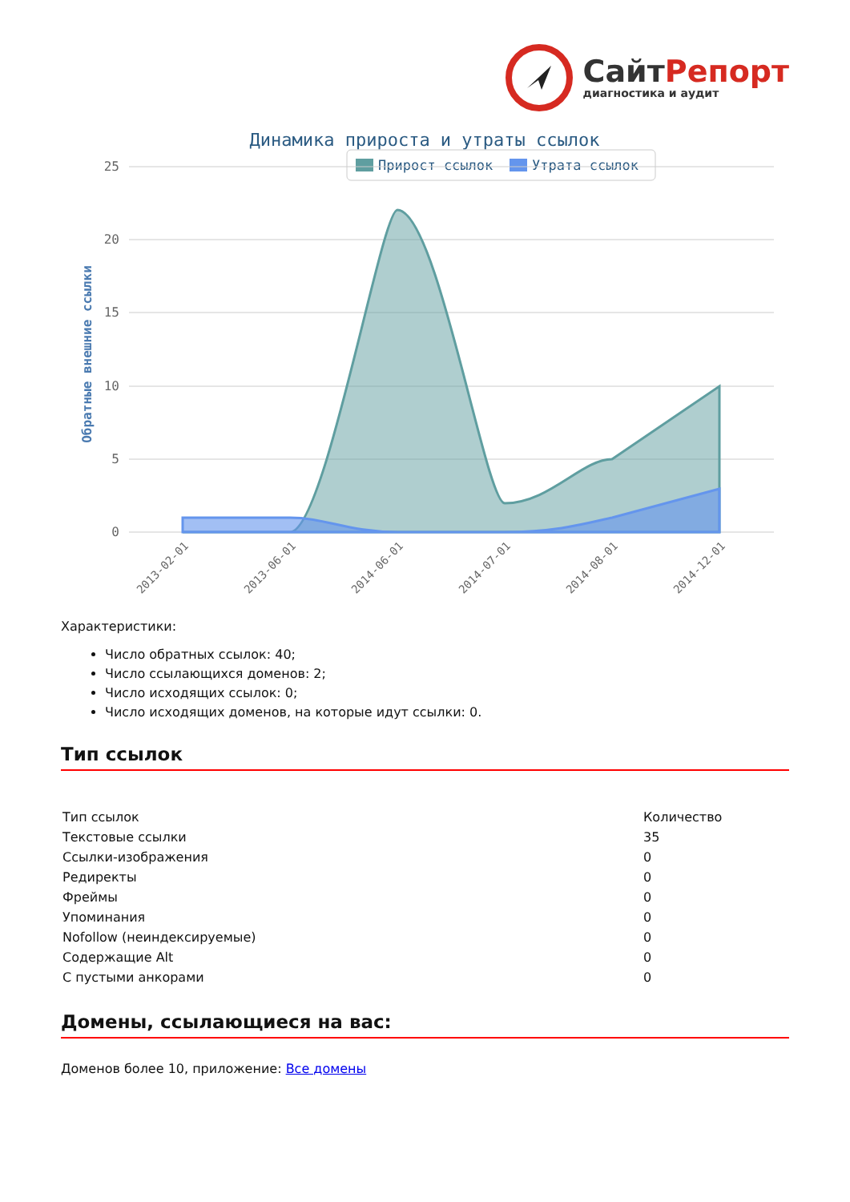СайтРепорт
диагностика и аудит
Динамика прироста и утраты ссылок
Прирост ссылок
Утрата ссылок
25
20
15
10
5
0
Обратные внешние ссылки
2013-02-01
2013-06-01
2014-06-01
2014-07-01
2014-08-01
2014-12-01
Характеристики:
Число обратных ссылок: 40;
Число ссылающихся доменов: 2;
Число исходящих ссылок: 0;
Число исходящих доменов, на которые идут ссылки: 0.
Тип ссылок
| Тип ссылок | Количество |
| Текстовые ссылки | 35 |
| Ссылки-изображения | 0 |
| Редиректы | 0 |
| Фреймы | 0 |
| Упоминания | 0 |
| Nofollow (неиндексируемые) | 0 |
| Содержащие Alt | 0 |
| С пустыми анкорами | 0 |
Домены, ссылающиеся на вас:
Доменов более 10, приложение: Все домены